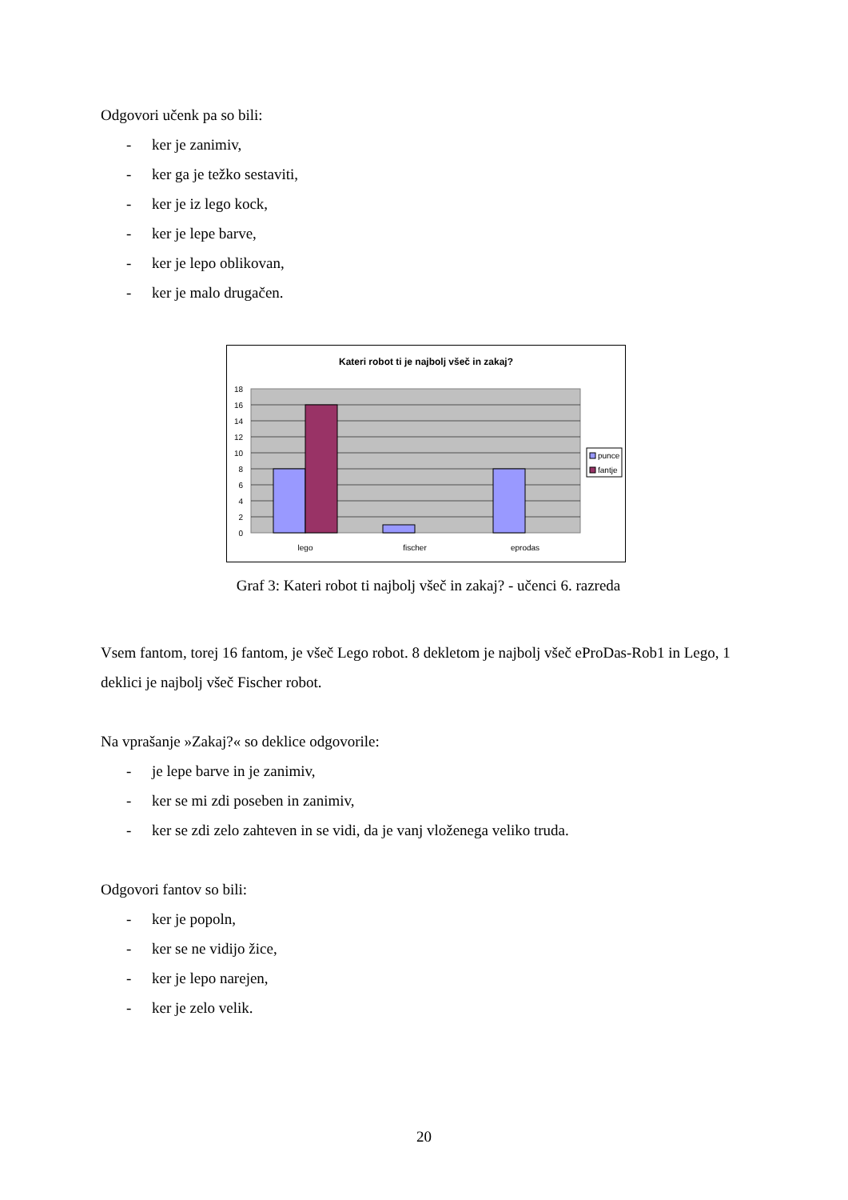Odgovori učenk pa so bili:
- ker je zanimiv,
- ker ga je težko sestaviti,
- ker je iz lego kock,
- ker je lepe barve,
- ker je lepo oblikovan,
- ker je malo drugačen.
Kateri robot ti je najbolj všeč in zakaj?
0
2
4
6
8
10
12
14
16
18
lego
fischer
eprodas
punce
fantje
Graf 3: Kateri robot ti najbolj všeč in zakaj? - učenci 6. razreda
Vsem fantom, torej 16 fantom, je všeč Lego robot. 8 dekletom je najbolj všeč eProDas-Rob1 in Lego, 1 deklici je najbolj všeč Fischer robot.
Na vprašanje »Zakaj?« so deklice odgovorile:
- je lepe barve in je zanimiv,
- ker se mi zdi poseben in zanimiv,
- ker se zdi zelo zahteven in se vidi, da je vanj vloženega veliko truda.
Odgovori fantov so bili:
- ker je popoln,
- ker se ne vidijo žice,
- ker je lepo narejen,
- ker je zelo velik.
20